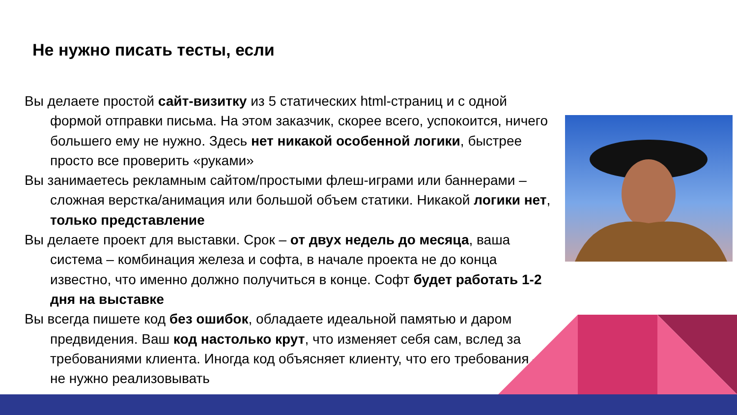Не нужно писать тесты, если
Вы делаете простой сайт-визитку из 5 статических html-страниц и с одной формой отправки письма. На этом заказчик, скорее всего, успокоится, ничего большего ему не нужно. Здесь нет никакой особенной логики, быстрее просто все проверить «руками»
Вы занимаетесь рекламным сайтом/простыми флеш-играми или баннерами – сложная верстка/анимация или большой объем статики. Никакой логики нет, только представление
Вы делаете проект для выставки. Срок – от двух недель до месяца, ваша система – комбинация железа и софта, в начале проекта не до конца известно, что именно должно получиться в конце. Софт будет работать 1-2 дня на выставке
Вы всегда пишете код без ошибок, обладаете идеальной памятью и даром предвидения. Ваш код настолько крут, что изменяет себя сам, вслед за требованиями клиента. Иногда код объясняет клиенту, что его требования — не нужно реализовывать